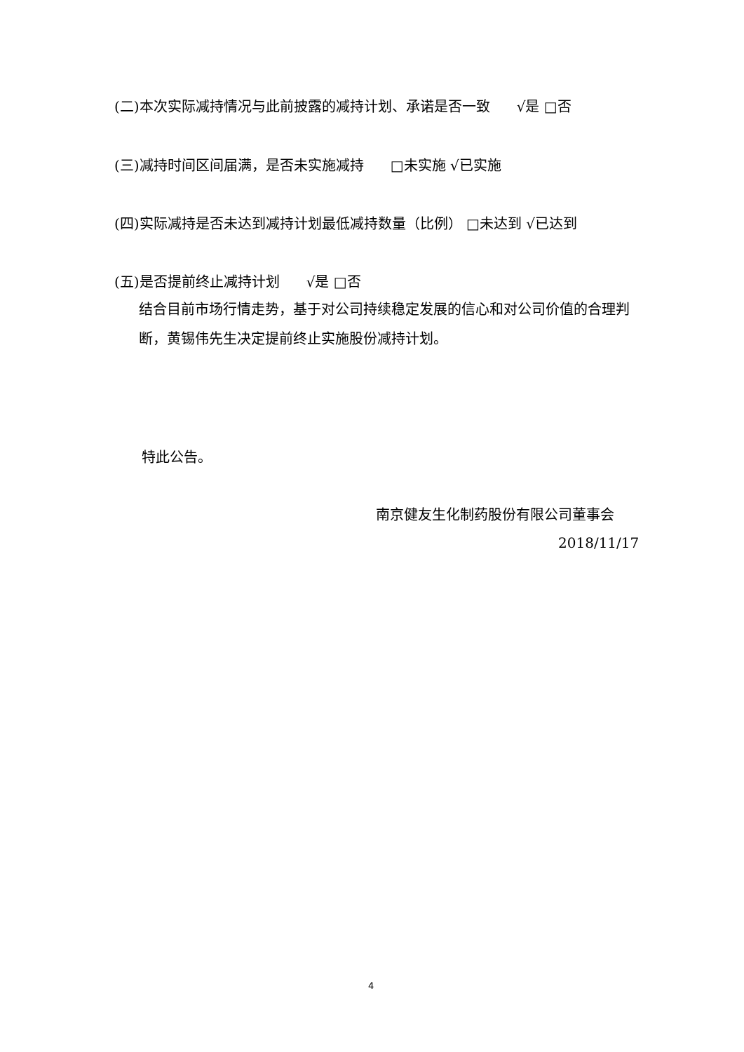(二)本次实际减持情况与此前披露的减持计划、承诺是否一致 √是 □否
(三)减持时间区间届满，是否未实施减持 □未实施 √已实施
(四)实际减持是否未达到减持计划最低减持数量（比例） □未达到 √已达到
(五)是否提前终止减持计划 √是 □否
结合目前市场行情走势，基于对公司持续稳定发展的信心和对公司价值的合理判断，黄锡伟先生决定提前终止实施股份减持计划。
特此公告。
南京健友生化制药股份有限公司董事会
2018/11/17
4